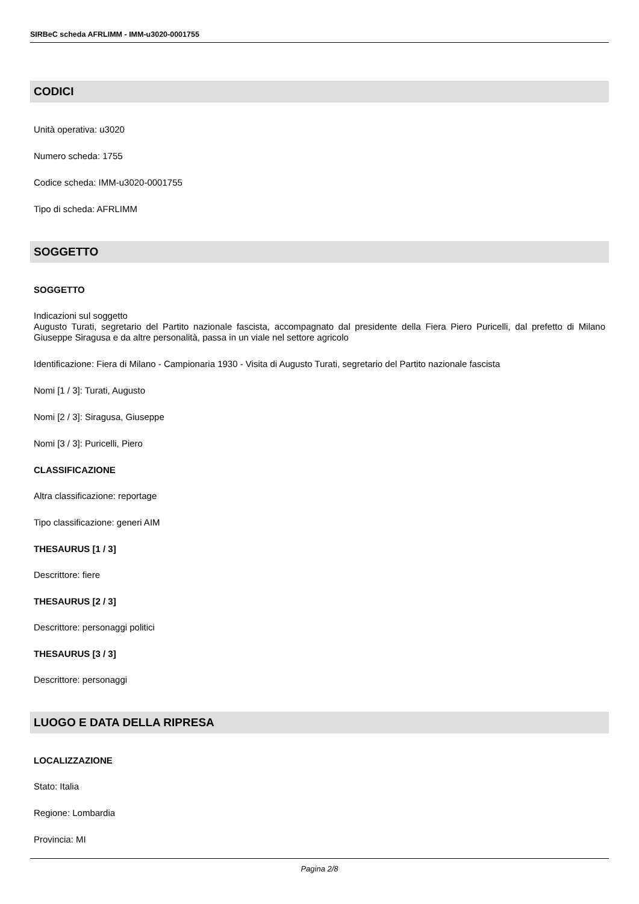SIRBeC scheda AFRLIMM - IMM-u3020-0001755
CODICI
Unità operativa: u3020
Numero scheda: 1755
Codice scheda: IMM-u3020-0001755
Tipo di scheda: AFRLIMM
SOGGETTO
SOGGETTO
Indicazioni sul soggetto
Augusto Turati, segretario del Partito nazionale fascista, accompagnato dal presidente della Fiera Piero Puricelli, dal prefetto di Milano Giuseppe Siragusa e da altre personalità, passa in un viale nel settore agricolo
Identificazione: Fiera di Milano - Campionaria 1930 - Visita di Augusto Turati, segretario del Partito nazionale fascista
Nomi [1 / 3]: Turati, Augusto
Nomi [2 / 3]: Siragusa, Giuseppe
Nomi [3 / 3]: Puricelli, Piero
CLASSIFICAZIONE
Altra classificazione: reportage
Tipo classificazione: generi AIM
THESAURUS [1 / 3]
Descrittore: fiere
THESAURUS [2 / 3]
Descrittore: personaggi politici
THESAURUS [3 / 3]
Descrittore: personaggi
LUOGO E DATA DELLA RIPRESA
LOCALIZZAZIONE
Stato: Italia
Regione: Lombardia
Provincia: MI
Pagina 2/8